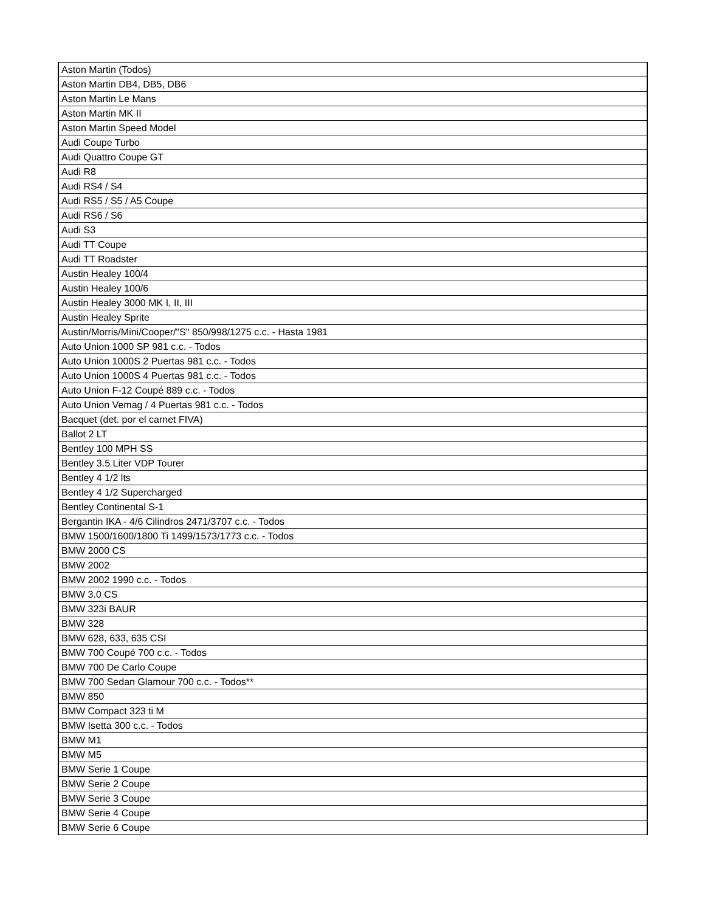| Aston Martin (Todos) |
| Aston Martin DB4, DB5, DB6 |
| Aston Martin Le Mans |
| Aston Martin MK II |
| Aston Martin Speed Model |
| Audi Coupe Turbo |
| Audi Quattro Coupe GT |
| Audi R8 |
| Audi RS4 / S4 |
| Audi RS5 / S5 / A5 Coupe |
| Audi RS6 / S6 |
| Audi S3 |
| Audi TT Coupe |
| Audi TT Roadster |
| Austin Healey 100/4 |
| Austin Healey 100/6 |
| Austin Healey 3000 MK I, II, III |
| Austin Healey Sprite |
| Austin/Morris/Mini/Cooper/"S" 850/998/1275 c.c. - Hasta 1981 |
| Auto Union 1000 SP 981 c.c. - Todos |
| Auto Union 1000S 2 Puertas 981 c.c. - Todos |
| Auto Union 1000S 4 Puertas 981 c.c. - Todos |
| Auto Union F-12 Coupé 889 c.c. - Todos |
| Auto Union Vemag / 4 Puertas 981 c.c. - Todos |
| Bacquet (det. por el carnet FIVA) |
| Ballot 2 LT |
| Bentley 100 MPH SS |
| Bentley 3.5 Liter VDP Tourer |
| Bentley 4 1/2 lts |
| Bentley 4 1/2 Supercharged |
| Bentley Continental S-1 |
| Bergantin IKA - 4/6 Cilindros 2471/3707 c.c. - Todos |
| BMW 1500/1600/1800 Ti 1499/1573/1773 c.c. - Todos |
| BMW 2000 CS |
| BMW 2002 |
| BMW 2002 1990 c.c. - Todos |
| BMW 3.0 CS |
| BMW 323i BAUR |
| BMW 328 |
| BMW 628, 633, 635 CSI |
| BMW 700 Coupé 700 c.c. - Todos |
| BMW 700 De Carlo Coupe |
| BMW 700 Sedan Glamour 700 c.c. - Todos** |
| BMW 850 |
| BMW Compact 323 ti M |
| BMW Isetta 300 c.c. - Todos |
| BMW M1 |
| BMW M5 |
| BMW Serie 1 Coupe |
| BMW Serie 2 Coupe |
| BMW Serie 3 Coupe |
| BMW Serie 4 Coupe |
| BMW Serie 6 Coupe |